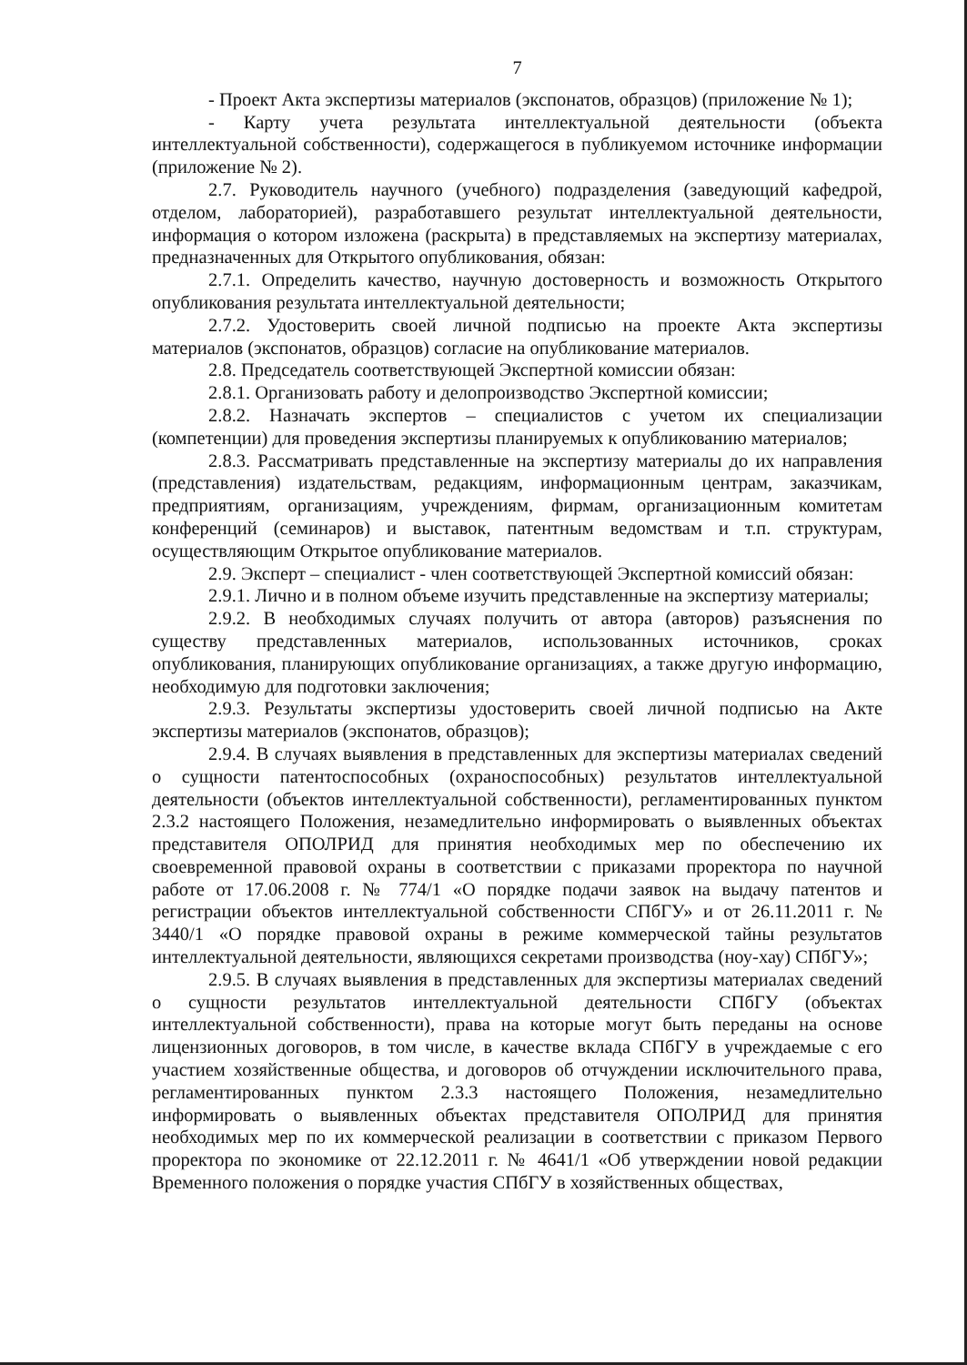7
- Проект Акта экспертизы материалов (экспонатов, образцов) (приложение № 1);
- Карту учета результата интеллектуальной деятельности (объекта интеллектуальной собственности), содержащегося в публикуемом источнике информации (приложение № 2).
2.7. Руководитель научного (учебного) подразделения (заведующий кафедрой, отделом, лабораторией), разработавшего результат интеллектуальной деятельности, информация о котором изложена (раскрыта) в представляемых на экспертизу материалах, предназначенных для Открытого опубликования, обязан:
2.7.1. Определить качество, научную достоверность и возможность Открытого опубликования результата интеллектуальной деятельности;
2.7.2. Удостоверить своей личной подписью на проекте Акта экспертизы материалов (экспонатов, образцов) согласие на опубликование материалов.
2.8. Председатель соответствующей Экспертной комиссии обязан:
2.8.1. Организовать работу и делопроизводство Экспертной комиссии;
2.8.2. Назначать экспертов – специалистов с учетом их специализации (компетенции) для проведения экспертизы планируемых к опубликованию материалов;
2.8.3. Рассматривать представленные на экспертизу материалы до их направления (представления) издательствам, редакциям, информационным центрам, заказчикам, предприятиям, организациям, учреждениям, фирмам, организационным комитетам конференций (семинаров) и выставок, патентным ведомствам и т.п. структурам, осуществляющим Открытое опубликование материалов.
2.9. Эксперт – специалист - член соответствующей Экспертной комиссий обязан:
2.9.1. Лично и в полном объеме изучить представленные на экспертизу материалы;
2.9.2. В необходимых случаях получить от автора (авторов) разъяснения по существу представленных материалов, использованных источников, сроках опубликования, планирующих опубликование организациях, а также другую информацию, необходимую для подготовки заключения;
2.9.3. Результаты экспертизы удостоверить своей личной подписью на Акте экспертизы материалов (экспонатов, образцов);
2.9.4. В случаях выявления в представленных для экспертизы материалах сведений о сущности патентоспособных (охраноспособных) результатов интеллектуальной деятельности (объектов интеллектуальной собственности), регламентированных пунктом 2.3.2 настоящего Положения, незамедлительно информировать о выявленных объектах представителя ОПОЛРИД для принятия необходимых мер по обеспечению их своевременной правовой охраны в соответствии с приказами проректора по научной работе от 17.06.2008 г. № 774/1 «О порядке подачи заявок на выдачу патентов и регистрации объектов интеллектуальной собственности СПбГУ» и от 26.11.2011 г. № 3440/1 «О порядке правовой охраны в режиме коммерческой тайны результатов интеллектуальной деятельности, являющихся секретами производства (ноу-хау) СПбГУ»;
2.9.5. В случаях выявления в представленных для экспертизы материалах сведений о сущности результатов интеллектуальной деятельности СПбГУ (объектах интеллектуальной собственности), права на которые могут быть переданы на основе лицензионных договоров, в том числе, в качестве вклада СПбГУ в учреждаемые с его участием хозяйственные общества, и договоров об отчуждении исключительного права, регламентированных пунктом 2.3.3 настоящего Положения, незамедлительно информировать о выявленных объектах представителя ОПОЛРИД для принятия необходимых мер по их коммерческой реализации в соответствии с приказом Первого проректора по экономике от 22.12.2011 г. № 4641/1 «Об утверждении новой редакции Временного положения о порядке участия СПбГУ в хозяйственных обществах,